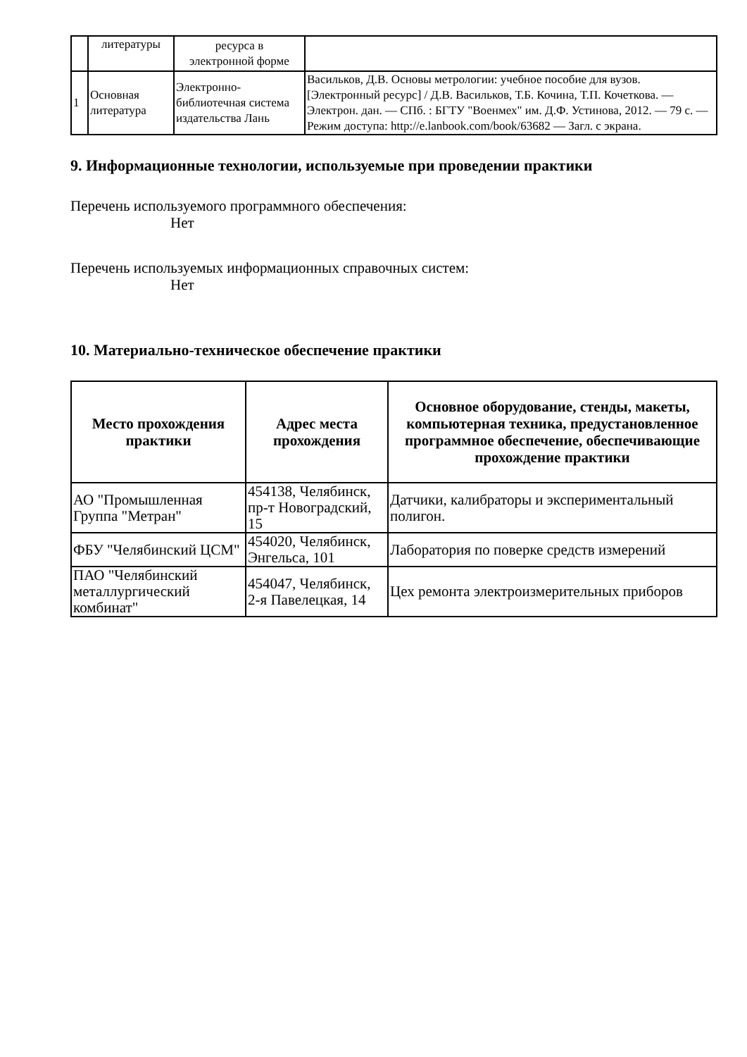| | литературы | ресурса в электронной форме | |
| 1 | Основная литература | Электронно-библиотечная система издательства Лань | Васильков, Д.В. Основы метрологии: учебное пособие для вузов. [Электронный ресурс] / Д.В. Васильков, Т.Б. Кочина, Т.П. Кочеткова. — Электрон. дан. — СПб. : БГТУ "Военмех" им. Д.Ф. Устинова, 2012. — 79 с. — Режим доступа: http://e.lanbook.com/book/63682 — Загл. с экрана. |
9. Информационные технологии, используемые при проведении практики
Перечень используемого программного обеспечения:
Нет
Перечень используемых информационных справочных систем:
Нет
10. Материально-техническое обеспечение практики
| Место прохождения практики | Адрес места прохождения | Основное оборудование, стенды, макеты, компьютерная техника, предустановленное программное обеспечение, обеспечивающие прохождение практики |
| --- | --- | --- |
| АО "Промышленная Группа "Метран" | 454138, Челябинск, пр-т Новоградский, 15 | Датчики, калибраторы и экспериментальный полигон. |
| ФБУ "Челябинский ЦСМ" | 454020, Челябинск, Энгельса, 101 | Лаборатория по поверке средств измерений |
| ПАО "Челябинский металлургический комбинат" | 454047, Челябинск, 2-я Павелецкая, 14 | Цех ремонта электроизмерительных приборов |